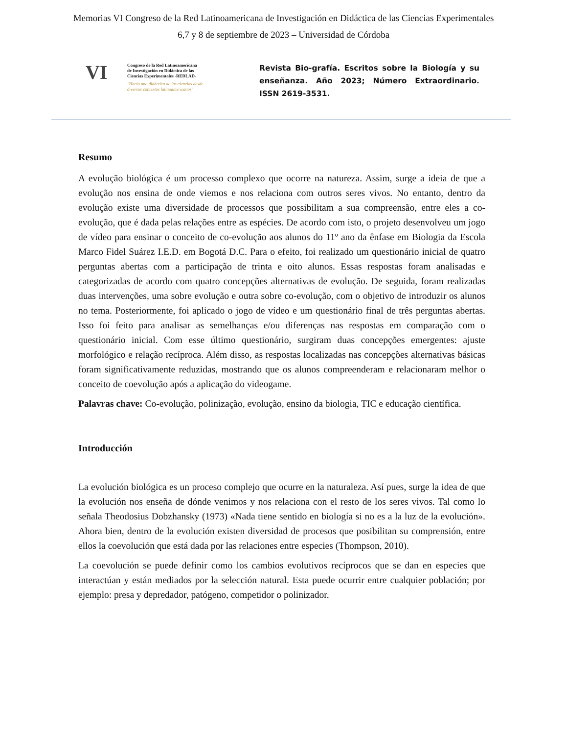Memorias VI Congreso de la Red Latinoamericana de Investigación en Didáctica de las Ciencias Experimentales
6,7 y 8 de septiembre de 2023 – Universidad de Córdoba
VI
Congreso de la Red Latinoamericana
de Investigación en Didáctica de las
Ciencias Experimentales -REDLAD-
"Hacia una didáctica de las ciencias desde
diversos contextos latinoamericanos"
Revista Bio-grafía. Escritos sobre la Biología y su enseñanza. Año 2023; Número Extraordinario. ISSN 2619-3531.
Resumo
A evolução biológica é um processo complexo que ocorre na natureza. Assim, surge a ideia de que a evolução nos ensina de onde viemos e nos relaciona com outros seres vivos. No entanto, dentro da evolução existe uma diversidade de processos que possibilitam a sua compreensão, entre eles a co-evolução, que é dada pelas relações entre as espécies. De acordo com isto, o projeto desenvolveu um jogo de vídeo para ensinar o conceito de co-evolução aos alunos do 11º ano da ênfase em Biologia da Escola Marco Fidel Suárez I.E.D. em Bogotá D.C. Para o efeito, foi realizado um questionário inicial de quatro perguntas abertas com a participação de trinta e oito alunos. Essas respostas foram analisadas e categorizadas de acordo com quatro concepções alternativas de evolução. De seguida, foram realizadas duas intervenções, uma sobre evolução e outra sobre co-evolução, com o objetivo de introduzir os alunos no tema. Posteriormente, foi aplicado o jogo de vídeo e um questionário final de três perguntas abertas. Isso foi feito para analisar as semelhanças e/ou diferenças nas respostas em comparação com o questionário inicial. Com esse último questionário, surgiram duas concepções emergentes: ajuste morfológico e relação recíproca. Além disso, as respostas localizadas nas concepções alternativas básicas foram significativamente reduzidas, mostrando que os alunos compreenderam e relacionaram melhor o conceito de coevolução após a aplicação do videogame.
Palavras chave: Co-evolução, polinização, evolução, ensino da biologia, TIC e educação científica.
Introducción
La evolución biológica es un proceso complejo que ocurre en la naturaleza. Así pues, surge la idea de que la evolución nos enseña de dónde venimos y nos relaciona con el resto de los seres vivos. Tal como lo señala Theodosius Dobzhansky (1973) «Nada tiene sentido en biología si no es a la luz de la evolución». Ahora bien, dentro de la evolución existen diversidad de procesos que posibilitan su comprensión, entre ellos la coevolución que está dada por las relaciones entre especies (Thompson, 2010).
La coevolución se puede definir como los cambios evolutivos recíprocos que se dan en especies que interactúan y están mediados por la selección natural. Esta puede ocurrir entre cualquier población; por ejemplo: presa y depredador, patógeno, competidor o polinizador.